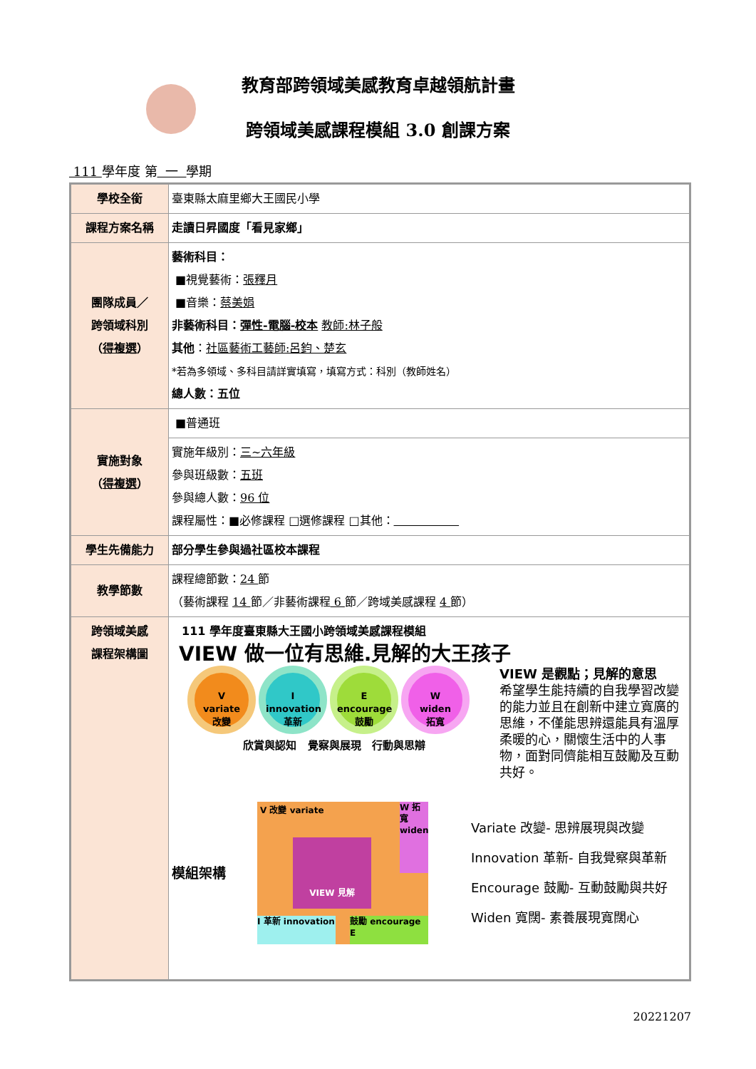教育部跨領域美感教育卓越領航計畫
跨領域美感課程模組 3.0 創課方案
111 學年度 第 一 學期
| 學校全銜 | 臺東縣太麻里鄉大王國民小學 |
| 課程方案名稱 | 走讀日昇國度「看見家鄉」 |
| 團隊成員／ 跨領域科別 （ 得複選 ） | 藝術科目： ■視覺藝術： 張釋月 ■音樂： 蔡美娟 非藝術科目： 彈性-電腦-校本 教師:林子般 其他 ： 社區藝術工藝師:呂鈞、楚玄 *若為多領域、多科目請詳實填寫，填寫方式：科別（教師姓名） 總人數：五位 |
| 實施對象 （ 得複選 ） | ■普通班 |
| | 實施年級別： 三~六年級 參與班級數： 五班 參與總人數： 96 位 課程屬性：■必修課程 □選修課程 □其他： |
| 學生先備能力 | 部分學生參與過社區校本課程 |
| 教學節數 | 課程總節數： 24 節 （藝術課程 14 節／非藝術課程 6 節／跨域美感課程 4 節） |
| 跨領域美感 課程架構圖 | 111 學年度臺東縣大王國小跨領域美感課程模組 VIEW 做一位有思維.見解的大王孩子 V variate 改變 I innovation 革新 E encourage 鼓勵 W widen 拓寬 欣賞與認知 覺察與展現 行動與思辯 VIEW 是觀點；見解的意思 希望學生能持續的自我學習改變的能力並且在創新中建立寬廣的思維，不僅能思辨還能具有溫厚柔暖的心，關懷生活中的人事物，面對同儕能相互鼓勵及互動共好。 模組架構 V 改變 variate W 拓寬 widen VIEW 見解 I 革新 innovation 鼓勵 encourage E Variate 改變- 思辨展現與改變 Innovation 革新- 自我覺察與革新 Encourage 鼓勵- 互動鼓勵與共好 Widen 寬闊- 素養展現寬闊心 |
20221207